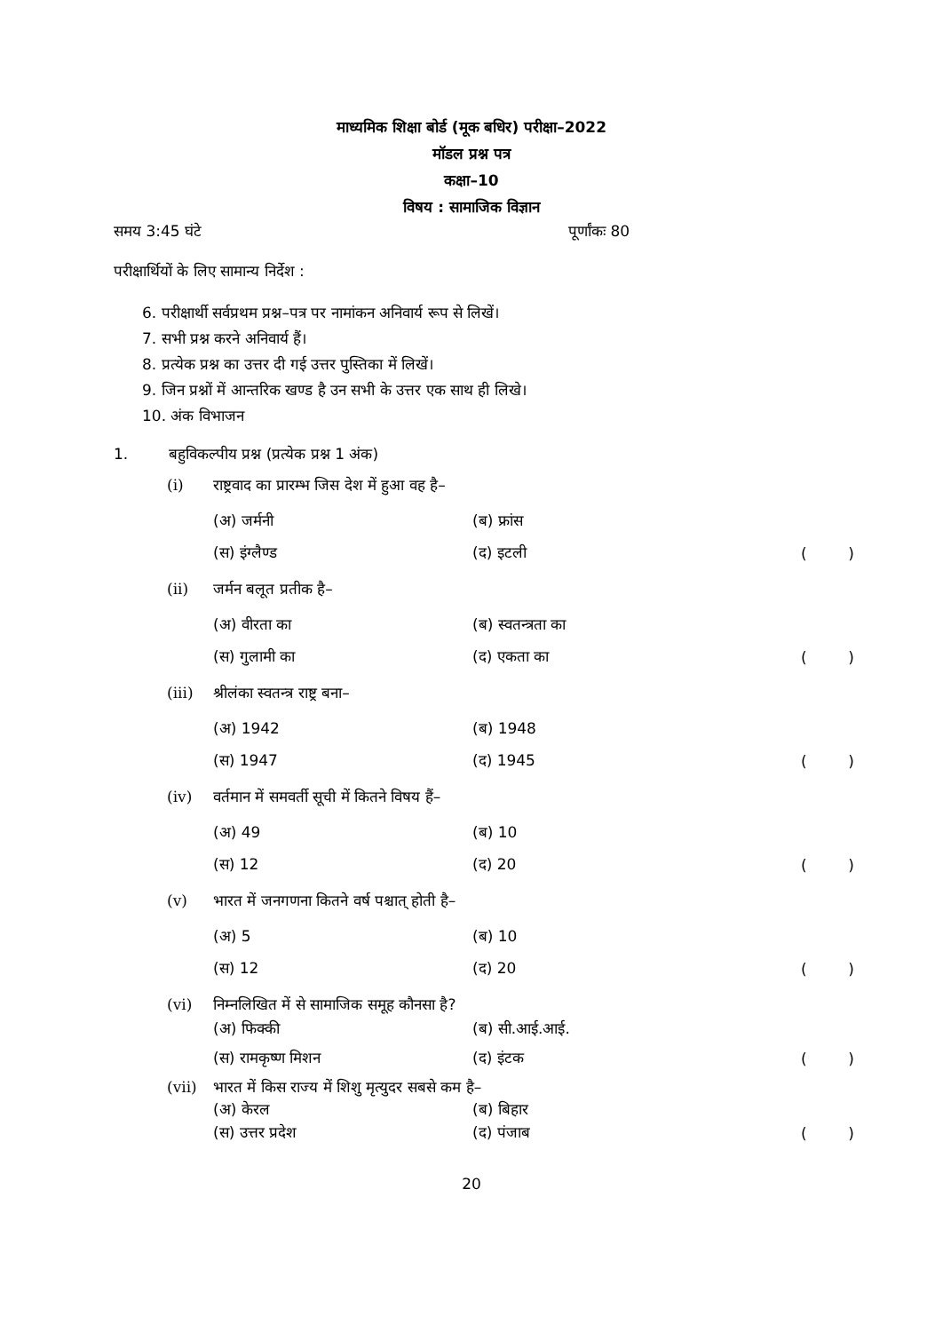माध्यमिक शिक्षा बोर्ड (मूक बधिर) परीक्षा–2022
मॉडल प्रश्न पत्र
कक्षा–10
विषय : सामाजिक विज्ञान
समय 3:45 घंटे पूर्णांकः 80
परीक्षार्थियों के लिए सामान्य निर्देश :
6. परीक्षार्थी सर्वप्रथम प्रश्न–पत्र पर नामांकन अनिवार्य रूप से लिखें।
7. सभी प्रश्न करने अनिवार्य हैं।
8. प्रत्येक प्रश्न का उत्तर दी गई उत्तर पुस्तिका में लिखें।
9. जिन प्रश्नों में आन्तरिक खण्ड है उन सभी के उत्तर एक साथ ही लिखे।
10. अंक विभाजन
1. बहुविकल्पीय प्रश्न (प्रत्येक प्रश्न 1 अंक)
(i) राष्ट्रवाद का प्रारम्भ जिस देश में हुआ वह है–
(अ) जर्मनी (ब) फ्रांस
(स) इंग्लैण्ड (द) इटली ()
(ii) जर्मन बलूत प्रतीक है–
(अ) वीरता का (ब) स्वतन्त्रता का
(स) गुलामी का (द) एकता का ()
(iii) श्रीलंका स्वतन्त्र राष्ट्र बना–
(अ) 1942 (ब) 1948
(स) 1947 (द) 1945 ()
(iv) वर्तमान में समवर्ती सूची में कितने विषय हैं–
(अ) 49 (ब) 10
(स) 12 (द) 20 ()
(v) भारत में जनगणना कितने वर्ष पश्चात् होती है–
(अ) 5 (ब) 10
(स) 12 (द) 20 ()
(vi) निम्नलिखित में से सामाजिक समूह कौनसा है?
(अ) फिक्की (ब) सी.आई.आई.
(स) रामकृष्ण मिशन (द) इंटक ()
(vii) भारत में किस राज्य में शिशु मृत्युदर सबसे कम है–
(अ) केरल (ब) बिहार
(स) उत्तर प्रदेश (द) पंजाब ()
20